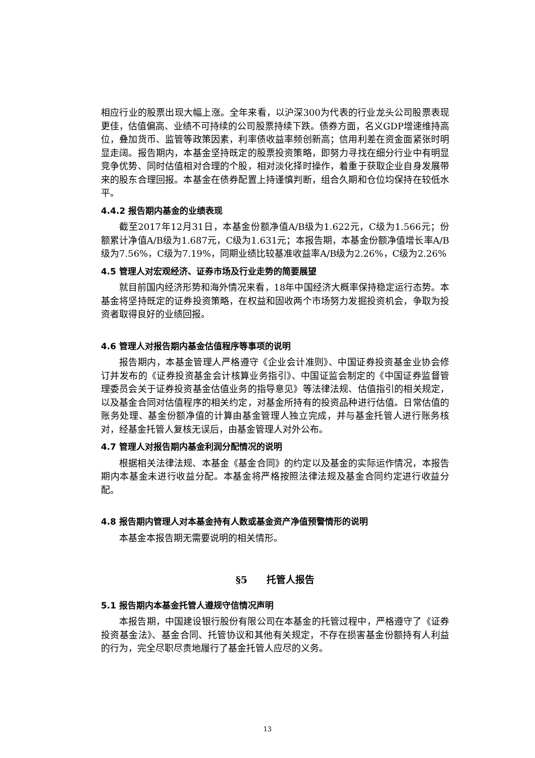相应行业的股票出现大幅上涨。全年来看，以沪深300为代表的行业龙头公司股票表现更佳，估值偏高、业绩不可持续的公司股票持续下跌。债券方面，名义GDP增速维持高位，叠加货币、监管等政策因素，利率债收益率频创新高；信用利差在资金面紧张时明显走阔。报告期内，本基金坚持既定的股票投资策略，即努力寻找在细分行业中有明显竞争优势、同时估值相对合理的个股，相对淡化择时操作，着重于获取企业自身发展带来的股东合理回报。本基金在债券配置上持谨慎判断，组合久期和仓位均保持在较低水平。
4.4.2 报告期内基金的业绩表现
截至2017年12月31日，本基金份额净值A/B级为1.622元，C级为1.566元；份额累计净值A/B级为1.687元，C级为1.631元；本报告期，本基金份额净值增长率A/B级为7.56%，C级为7.19%，同期业绩比较基准收益率A/B级为2.26%，C级为2.26%
4.5 管理人对宏观经济、证券市场及行业走势的简要展望
就目前国内经济形势和海外情况来看，18年中国经济大概率保持稳定运行态势。本基金将坚持既定的证券投资策略，在权益和固收两个市场努力发掘投资机会，争取为投资者取得良好的业绩回报。
4.6 管理人对报告期内基金估值程序等事项的说明
报告期内，本基金管理人严格遵守《企业会计准则》、中国证券投资基金业协会修订并发布的《证券投资基金会计核算业务指引》、中国证监会制定的《中国证券监督管理委员会关于证券投资基金估值业务的指导意见》等法律法规、估值指引的相关规定，以及基金合同对估值程序的相关约定，对基金所持有的投资品种进行估值。日常估值的账务处理、基金份额净值的计算由基金管理人独立完成，并与基金托管人进行账务核对，经基金托管人复核无误后，由基金管理人对外公布。
4.7 管理人对报告期内基金利润分配情况的说明
根据相关法律法规、本基金《基金合同》的约定以及基金的实际运作情况，本报告期内本基金未进行收益分配。本基金将严格按照法律法规及基金合同约定进行收益分配。
4.8 报告期内管理人对本基金持有人数或基金资产净值预警情形的说明
本基金本报告期无需要说明的相关情形。
§5　　托管人报告
5.1 报告期内本基金托管人遵规守信情况声明
本报告期，中国建设银行股份有限公司在本基金的托管过程中，严格遵守了《证券投资基金法》、基金合同、托管协议和其他有关规定，不存在损害基金份额持有人利益的行为，完全尽职尽责地履行了基金托管人应尽的义务。
13